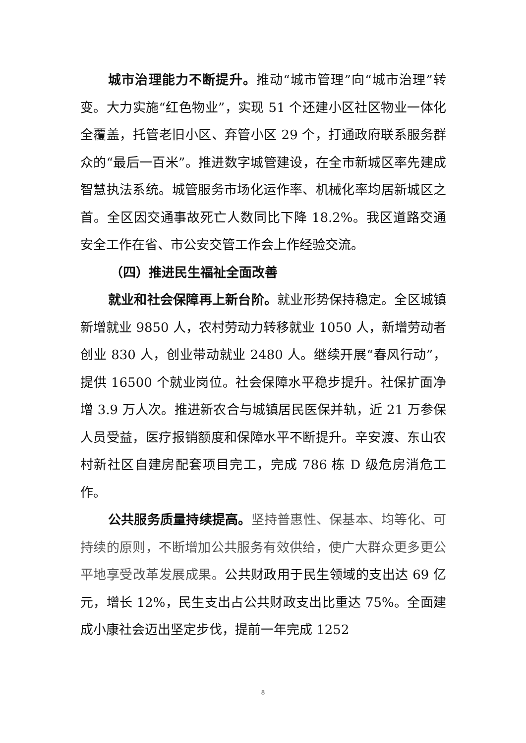城市治理能力不断提升。推动“城市管理”向“城市治理”转变。大力实施“红色物业”，实现 51 个还建小区社区物业一体化全覆盖，托管老旧小区、弃管小区 29 个，打通政府联系服务群众的“最后一百米”。推进数字城管建设，在全市新城区率先建成智慧执法系统。城管服务市场化运作率、机械化率均居新城区之首。全区因交通事故死亡人数同比下降 18.2%。我区道路交通安全工作在省、市公安交管工作会上作经验交流。
（四）推进民生福祉全面改善
就业和社会保障再上新台阶。就业形势保持稳定。全区城镇新增就业 9850 人，农村劳动力转移就业 1050 人，新增劳动者创业 830 人，创业带动就业 2480 人。继续开展“春风行动”，提供 16500 个就业岗位。社会保障水平稳步提升。社保扩面净增 3.9 万人次。推进新农合与城镇居民医保并轨，近 21 万参保人员受益，医疗报销额度和保障水平不断提升。辛安渡、东山农村新社区自建房配套项目完工，完成 786 栋 D 级危房消危工作。
公共服务质量持续提高。坚持普惠性、保基本、均等化、可持续的原则，不断增加公共服务有效供给，使广大群众更多更公平地享受改革发展成果。公共财政用于民生领域的支出达 69 亿元，增长 12%，民生支出占公共财政支出比重达 75%。全面建成小康社会迈出坚定步伐，提前一年完成 1252
8